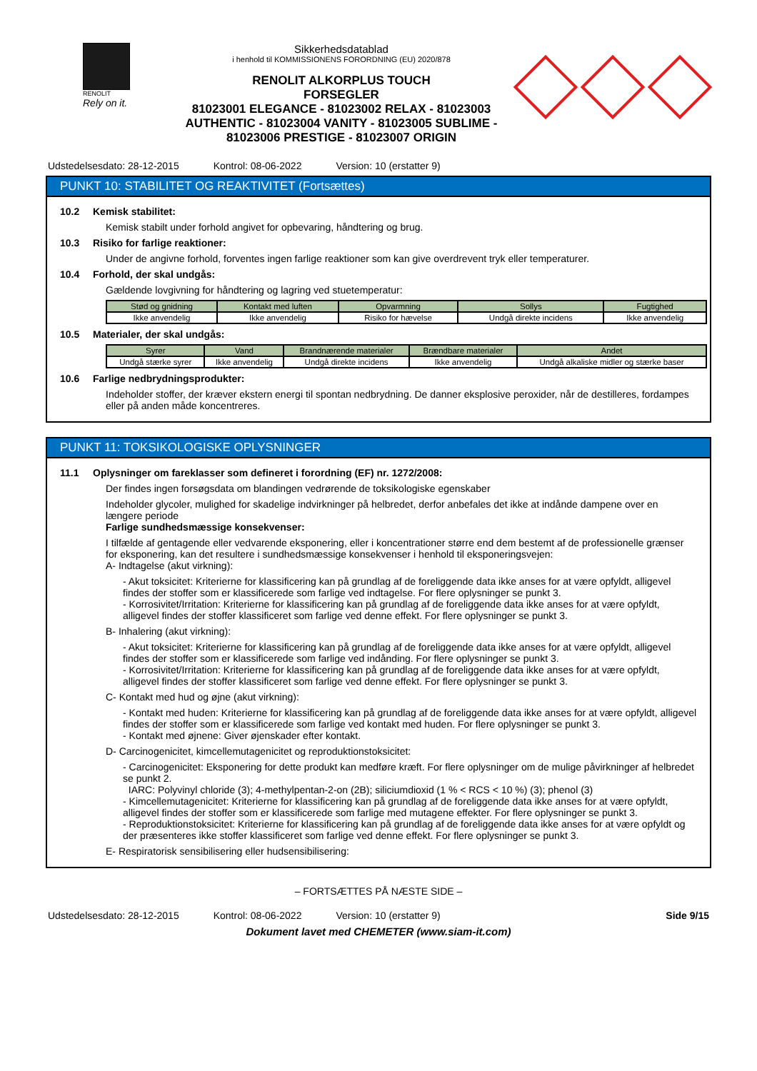RENOLIT
Rely on it.
Sikkerhedsdatablad
i henhold til KOMMISSIONENS FORORDNING (EU) 2020/878
RENOLIT ALKORPLUS TOUCH
FORSEGLER
81023001 ELEGANCE - 81023002 RELAX - 81023003
AUTHENTIC - 81023004 VANITY - 81023005 SUBLIME -
81023006 PRESTIGE - 81023007 ORIGIN
Udstedelsesdato: 28-12-2015 Kontrol: 08-06-2022 Version: 10 (erstatter 9)
PUNKT 10: STABILITET OG REAKTIVITET (Fortsættes)
10.2 Kemisk stabilitet:
Kemisk stabilt under forhold angivet for opbevaring, håndtering og brug.
10.3 Risiko for farlige reaktioner:
Under de angivne forhold, forventes ingen farlige reaktioner som kan give overdrevent tryk eller temperaturer.
10.4 Forhold, der skal undgås:
Gældende lovgivning for håndtering og lagring ved stuetemperatur:
| Stød og gnidning | Kontakt med luften | Opvarmning | Sollys | Fugtighed |
| --- | --- | --- | --- | --- |
| Ikke anvendelig | Ikke anvendelig | Risiko for hævelse | Undgå direkte incidens | Ikke anvendelig |
10.5 Materialer, der skal undgås:
| Syrer | Vand | Brandnærende materialer | Brændbare materialer | Andet |
| --- | --- | --- | --- | --- |
| Undgå stærke syrer | Ikke anvendelig | Undgå direkte incidens | Ikke anvendelig | Undgå alkaliske midler og stærke baser |
10.6 Farlige nedbrydningsprodukter:
Indeholder stoffer, der kræver ekstern energi til spontan nedbrydning. De danner eksplosive peroxider, når de destilleres, fordampes eller på anden måde koncentreres.
PUNKT 11: TOKSIKOLOGISKE OPLYSNINGER
11.1 Oplysninger om fareklasser som defineret i forordning (EF) nr. 1272/2008:
Der findes ingen forsøgsdata om blandingen vedrørende de toksikologiske egenskaber
Indeholder glycoler, mulighed for skadelige indvirkninger på helbredet, derfor anbefales det ikke at indånde dampene over en længere periode
Farlige sundhedsmæssige konsekvenser:
I tilfælde af gentagende eller vedvarende eksponering, eller i koncentrationer større end dem bestemt af de professionelle grænser for eksponering, kan det resultere i sundhedsmæssige konsekvenser i henhold til eksponeringsvejen:
A- Indtagelse (akut virkning):
- Akut toksicitet: Kriterierne for klassificering kan på grundlag af de foreliggende data ikke anses for at være opfyldt, alligevel findes der stoffer som er klassificerede som farlige ved indtagelse. For flere oplysninger se punkt 3.
- Korrosivitet/Irritation: Kriterierne for klassificering kan på grundlag af de foreliggende data ikke anses for at være opfyldt, alligevel findes der stoffer klassificeret som farlige ved denne effekt. For flere oplysninger se punkt 3.
B- Inhalering (akut virkning):
- Akut toksicitet: Kriterierne for klassificering kan på grundlag af de foreliggende data ikke anses for at være opfyldt, alligevel findes der stoffer som er klassificerede som farlige ved indånding. For flere oplysninger se punkt 3.
- Korrosivitet/Irritation: Kriterierne for klassificering kan på grundlag af de foreliggende data ikke anses for at være opfyldt, alligevel findes der stoffer klassificeret som farlige ved denne effekt. For flere oplysninger se punkt 3.
C- Kontakt med hud og øjne (akut virkning):
- Kontakt med huden: Kriterierne for klassificering kan på grundlag af de foreliggende data ikke anses for at være opfyldt, alligevel findes der stoffer som er klassificerede som farlige ved kontakt med huden. For flere oplysninger se punkt 3.
- Kontakt med øjnene: Giver øjenskader efter kontakt.
D- Carcinogenicitet, kimcellemutagenicitet og reproduktionstoksicitet:
- Carcinogenicitet: Eksponering for dette produkt kan medføre kræft. For flere oplysninger om de mulige påvirkninger af helbredet se punkt 2.
IARC: Polyvinyl chloride (3); 4-methylpentan-2-on (2B); siliciumdioxid (1 % < RCS < 10 %) (3); phenol (3)
- Kimcellemutagenicitet: Kriterierne for klassificering kan på grundlag af de foreliggende data ikke anses for at være opfyldt, alligevel findes der stoffer som er klassificerede som farlige med mutagene effekter. For flere oplysninger se punkt 3.
- Reproduktionstoksicitet: Kriterierne for klassificering kan på grundlag af de foreliggende data ikke anses for at være opfyldt og der præsenteres ikke stoffer klassificeret som farlige ved denne effekt. For flere oplysninger se punkt 3.
E- Respiratorisk sensibilisering eller hudsensibilisering:
– FORTSÆTTES PÅ NÆSTE SIDE –
Udstedelsesdato: 28-12-2015 Kontrol: 08-06-2022 Version: 10 (erstatter 9) Side 9/15
Dokument lavet med CHEMETER (www.siam-it.com)